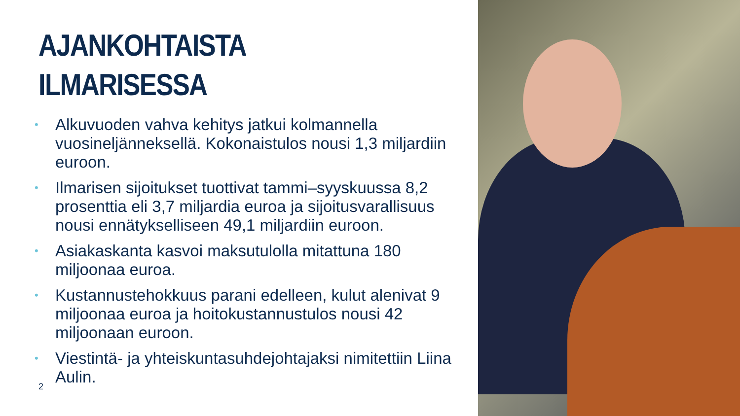AJANKOHTAISTA
ILMARISESSA
• Alkuvuoden vahva kehitys jatkui kolmannella vuosineljänneksellä. Kokonaistulos nousi 1,3 miljardiin euroon.
• Ilmarisen sijoitukset tuottivat tammi–syyskuussa 8,2 prosenttia eli 3,7 miljardia euroa ja sijoitusvarallisuus nousi ennätykselliseen 49,1 miljardiin euroon.
• Asiakaskanta kasvoi maksutulolla mitattuna 180 miljoonaa euroa.
• Kustannustehokkuus parani edelleen, kulut alenivat 9 miljoonaa euroa ja hoitokustannustulos nousi 42 miljoonaan euroon.
• Viestintä- ja yhteiskuntasuhdejohtajaksi nimitettiin Liina Aulin.
2